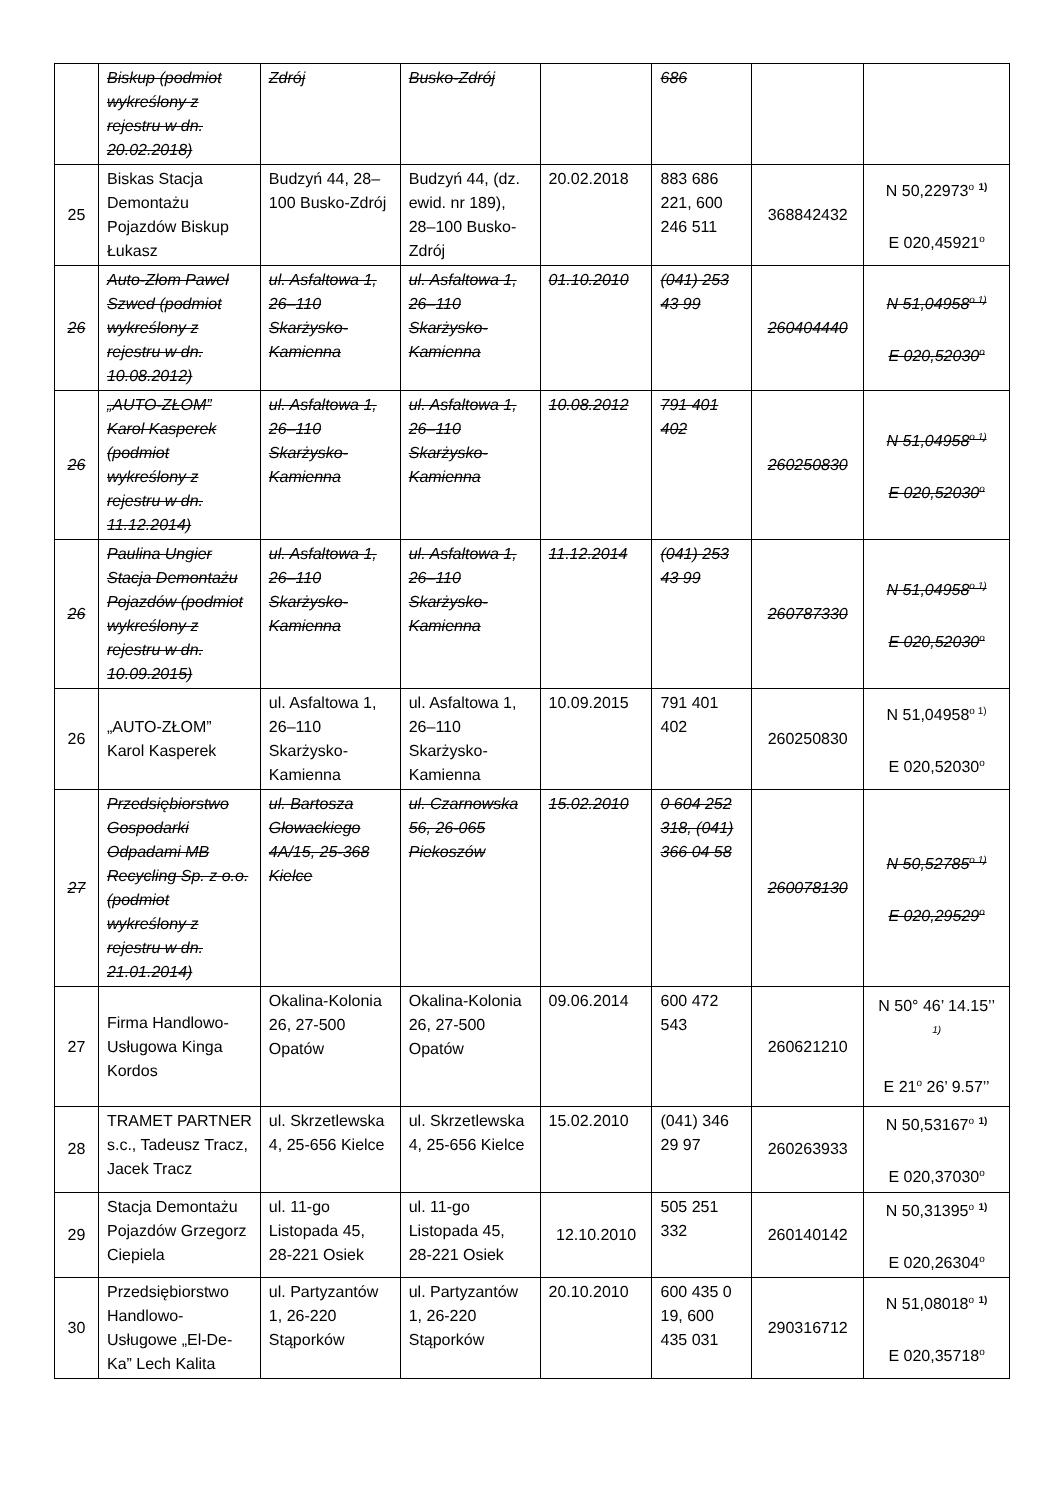| | Biskup (podmiot wykreślony z rejestru w dn. 20.02.2018) | Zdrój | Busko-Zdrój | | 686 | | |
| 25 | Biskas Stacja Demontażu Pojazdów Biskup Łukasz | Budzyń 44, 28–100 Busko-Zdrój | Budzyń 44, (dz. ewid. nr 189), 28–100 Busko-Zdrój | 20.02.2018 | 883 686 221, 600 246 511 | 368842432 | N 50,22973<sup>o</sup> <sup>1)</sup> E 020,45921<sup>o</sup> |
| 26 | Auto-Złom Paweł Szwed (podmiot wykreślony z rejestru w dn. 10.08.2012) | ul. Asfaltowa 1, 26–110 Skarżysko-Kamienna | ul. Asfaltowa 1, 26–110 Skarżysko-Kamienna | 01.10.2010 | (041) 253 43 99 | 260404440 | N 51,04958<sup>o 1)</sup> E 020,52030<sup>o</sup> |
| 26 | „AUTO-ZŁOM” Karol Kasperek (podmiot wykreślony z rejestru w dn. 11.12.2014) | ul. Asfaltowa 1, 26–110 Skarżysko-Kamienna | ul. Asfaltowa 1, 26–110 Skarżysko-Kamienna | 10.08.2012 | 791 401 402 | 260250830 | N 51,04958<sup>o 1)</sup> E 020,52030<sup>o</sup> |
| 26 | Paulina Ungier Stacja Demontażu Pojazdów (podmiot wykreślony z rejestru w dn. 10.09.2015) | ul. Asfaltowa 1, 26–110 Skarżysko-Kamienna | ul. Asfaltowa 1, 26–110 Skarżysko-Kamienna | 11.12.2014 | (041) 253 43 99 | 260787330 | N 51,04958<sup>o 1)</sup> E 020,52030<sup>o</sup> |
| 26 | „AUTO-ZŁOM” Karol Kasperek | ul. Asfaltowa 1, 26–110 Skarżysko-Kamienna | ul. Asfaltowa 1, 26–110 Skarżysko-Kamienna | 10.09.2015 | 791 401 402 | 260250830 | N 51,04958<sup>o 1)</sup> E 020,52030<sup>o</sup> |
| 27 | Przedsiębiorstwo Gospodarki Odpadami MB Recycling Sp. z o.o. (podmiot wykreślony z rejestru w dn. 21.01.2014) | ul. Bartosza Głowackiego 4A/15, 25-368 Kielce | ul. Czarnowska 56, 26-065 Piekoszów | 15.02.2010 | 0 604 252 318, (041) 366 04 58 | 260078130 | N 50,52785<sup>o 1)</sup> E 020,29529<sup>o</sup> |
| 27 | Firma Handlowo-Usługowa Kinga Kordos | Okalina-Kolonia 26, 27-500 Opatów | Okalina-Kolonia 26, 27-500 Opatów | 09.06.2014 | 600 472 543 | 260621210 | N 50° 46’ 14.15’’ <sup>1)</sup> E 21<sup>o</sup> 26’ 9.57’’ |
| 28 | TRAMET PARTNER s.c., Tadeusz Tracz, Jacek Tracz | ul. Skrzetlewska 4, 25-656 Kielce | ul. Skrzetlewska 4, 25-656 Kielce | 15.02.2010 | (041) 346 29 97 | 260263933 | N 50,53167<sup>o</sup> <sup>1)</sup> E 020,37030<sup>o</sup> |
| 29 | Stacja Demontażu Pojazdów Grzegorz Ciepiela | ul. 11-go Listopada 45, 28-221 Osiek | ul. 11-go Listopada 45, 28-221 Osiek | 12.10.2010 | 505 251 332 | 260140142 | N 50,31395<sup>o</sup> <sup>1)</sup> E 020,26304<sup>o</sup> |
| 30 | Przedsiębiorstwo Handlowo-Usługowe „El-De-Ka” Lech Kalita | ul. Partyzantów 1, 26-220 Stąporków | ul. Partyzantów 1, 26-220 Stąporków | 20.10.2010 | 600 435 0 19, 600 435 031 | 290316712 | N 51,08018<sup>o</sup> <sup>1)</sup> E 020,35718<sup>o</sup> |